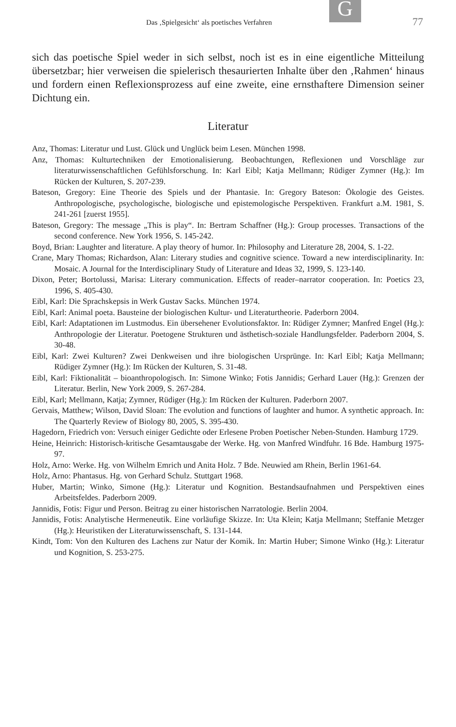G
Das ‚Spielgesicht‘ als poetisches Verfahren 77
sich das poetische Spiel weder in sich selbst, noch ist es in eine eigentliche Mitteilung übersetzbar; hier verweisen die spielerisch thesaurierten Inhalte über den ‚Rahmen‘ hinaus und fordern einen Reflexionsprozess auf eine zweite, eine ernsthaftere Dimension seiner Dichtung ein.
Literatur
Anz, Thomas: Literatur und Lust. Glück und Unglück beim Lesen. München 1998.
Anz, Thomas: Kulturtechniken der Emotionalisierung. Beobachtungen, Reflexionen und Vorschläge zur literaturwissenschaftlichen Gefühlsforschung. In: Karl Eibl; Katja Mellmann; Rüdiger Zymner (Hg.): Im Rücken der Kulturen, S. 207-239.
Bateson, Gregory: Eine Theorie des Spiels und der Phantasie. In: Gregory Bateson: Ökologie des Geistes. Anthropologische, psychologische, biologische und epistemologische Perspektiven. Frankfurt a.M. 1981, S. 241-261 [zuerst 1955].
Bateson, Gregory: The message „This is play“. In: Bertram Schaffner (Hg.): Group processes. Transactions of the second conference. New York 1956, S. 145-242.
Boyd, Brian: Laughter and literature. A play theory of humor. In: Philosophy and Literature 28, 2004, S. 1-22.
Crane, Mary Thomas; Richardson, Alan: Literary studies and cognitive science. Toward a new interdisciplinarity. In: Mosaic. A Journal for the Interdisciplinary Study of Literature and Ideas 32, 1999, S. 123-140.
Dixon, Peter; Bortolussi, Marisa: Literary communication. Effects of reader–narrator cooperation. In: Poetics 23, 1996, S. 405-430.
Eibl, Karl: Die Sprachskepsis in Werk Gustav Sacks. München 1974.
Eibl, Karl: Animal poeta. Bausteine der biologischen Kultur- und Literaturtheorie. Paderborn 2004.
Eibl, Karl: Adaptationen im Lustmodus. Ein übersehener Evolutionsfaktor. In: Rüdiger Zymner; Manfred Engel (Hg.): Anthropologie der Literatur. Poetogene Strukturen und ästhetisch-soziale Handlungsfelder. Paderborn 2004, S. 30-48.
Eibl, Karl: Zwei Kulturen? Zwei Denkweisen und ihre biologischen Ursprünge. In: Karl Eibl; Katja Mellmann; Rüdiger Zymner (Hg.): Im Rücken der Kulturen, S. 31-48.
Eibl, Karl: Fiktionalität – bioanthropologisch. In: Simone Winko; Fotis Jannidis; Gerhard Lauer (Hg.): Grenzen der Literatur. Berlin, New York 2009, S. 267-284.
Eibl, Karl; Mellmann, Katja; Zymner, Rüdiger (Hg.): Im Rücken der Kulturen. Paderborn 2007.
Gervais, Matthew; Wilson, David Sloan: The evolution and functions of laughter and humor. A synthetic approach. In: The Quarterly Review of Biology 80, 2005, S. 395-430.
Hagedorn, Friedrich von: Versuch einiger Gedichte oder Erlesene Proben Poetischer Neben-Stunden. Hamburg 1729.
Heine, Heinrich: Historisch-kritische Gesamtausgabe der Werke. Hg. von Manfred Windfuhr. 16 Bde. Hamburg 1975-97.
Holz, Arno: Werke. Hg. von Wilhelm Emrich und Anita Holz. 7 Bde. Neuwied am Rhein, Berlin 1961-64.
Holz, Arno: Phantasus. Hg. von Gerhard Schulz. Stuttgart 1968.
Huber, Martin; Winko, Simone (Hg.): Literatur und Kognition. Bestandsaufnahmen und Perspektiven eines Arbeitsfeldes. Paderborn 2009.
Jannidis, Fotis: Figur und Person. Beitrag zu einer historischen Narratologie. Berlin 2004.
Jannidis, Fotis: Analytische Hermeneutik. Eine vorläufige Skizze. In: Uta Klein; Katja Mellmann; Steffanie Metzger (Hg.): Heuristiken der Literaturwissenschaft, S. 131-144.
Kindt, Tom: Von den Kulturen des Lachens zur Natur der Komik. In: Martin Huber; Simone Winko (Hg.): Literatur und Kognition, S. 253-275.